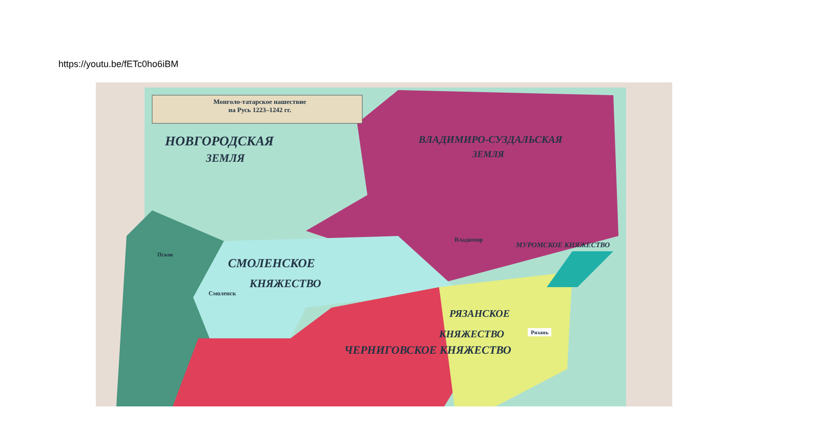https://youtu.be/fETc0ho6iBM
Монголо-татарское нашествие
на Русь 1223–1242 гг.
НОВГОРОДСКАЯ
ЗЕМЛЯ
ВЛАДИМИРО-СУЗДАЛЬСКАЯ
ЗЕМЛЯ
СМОЛЕНСКОЕ
КНЯЖЕСТВО
ЧЕРНИГОВСКОЕ КНЯЖЕСТВО
РЯЗАНСКОЕ
КНЯЖЕСТВО
МУРОМСКОЕ КНЯЖЕСТВО
Владимир
Смоленск
Псков
Рязань